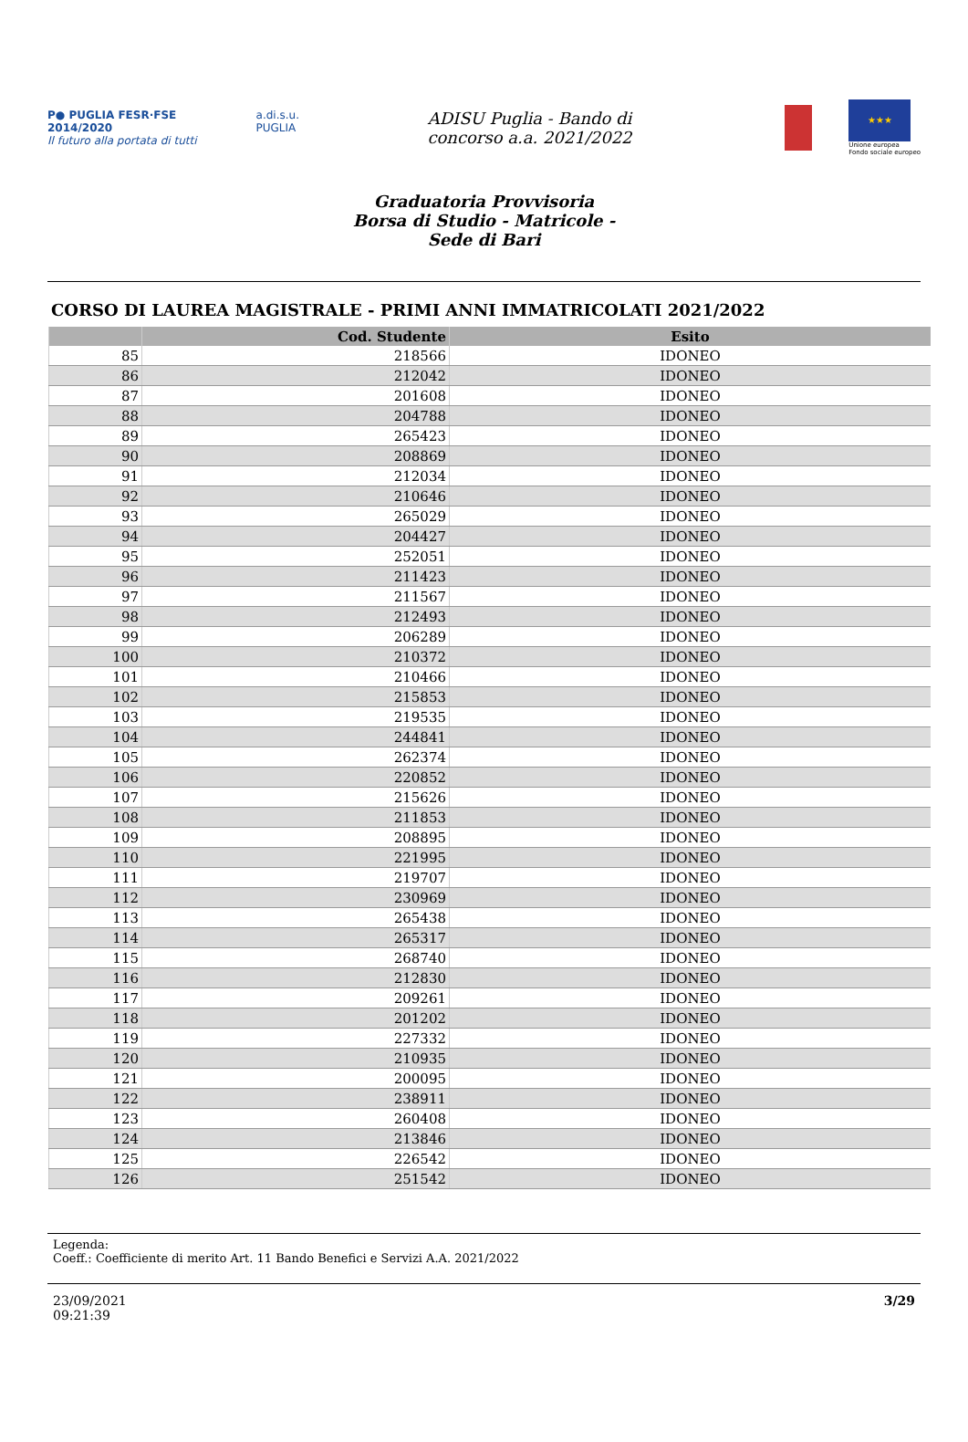P● PUGLIA FESR·FSE 2014/2020
Il futuro alla portata di tutti
a.di.s.u. PUGLIA
ADISU Puglia - Bando di
concorso a.a. 2021/2022
★★★
Unione europea
Fondo sociale europeo
Graduatoria Provvisoria
Borsa di Studio - Matricole -
Sede di Bari
CORSO DI LAUREA MAGISTRALE - PRIMI ANNI IMMATRICOLATI 2021/2022
| | Cod. Studente | Esito |
| --- | --- | --- |
| 85 | 218566 | IDONEO |
| 86 | 212042 | IDONEO |
| 87 | 201608 | IDONEO |
| 88 | 204788 | IDONEO |
| 89 | 265423 | IDONEO |
| 90 | 208869 | IDONEO |
| 91 | 212034 | IDONEO |
| 92 | 210646 | IDONEO |
| 93 | 265029 | IDONEO |
| 94 | 204427 | IDONEO |
| 95 | 252051 | IDONEO |
| 96 | 211423 | IDONEO |
| 97 | 211567 | IDONEO |
| 98 | 212493 | IDONEO |
| 99 | 206289 | IDONEO |
| 100 | 210372 | IDONEO |
| 101 | 210466 | IDONEO |
| 102 | 215853 | IDONEO |
| 103 | 219535 | IDONEO |
| 104 | 244841 | IDONEO |
| 105 | 262374 | IDONEO |
| 106 | 220852 | IDONEO |
| 107 | 215626 | IDONEO |
| 108 | 211853 | IDONEO |
| 109 | 208895 | IDONEO |
| 110 | 221995 | IDONEO |
| 111 | 219707 | IDONEO |
| 112 | 230969 | IDONEO |
| 113 | 265438 | IDONEO |
| 114 | 265317 | IDONEO |
| 115 | 268740 | IDONEO |
| 116 | 212830 | IDONEO |
| 117 | 209261 | IDONEO |
| 118 | 201202 | IDONEO |
| 119 | 227332 | IDONEO |
| 120 | 210935 | IDONEO |
| 121 | 200095 | IDONEO |
| 122 | 238911 | IDONEO |
| 123 | 260408 | IDONEO |
| 124 | 213846 | IDONEO |
| 125 | 226542 | IDONEO |
| 126 | 251542 | IDONEO |
Legenda:
Coeff.: Coefficiente di merito Art. 11 Bando Benefici e Servizi A.A. 2021/2022
23/09/2021
09:21:39
3/29